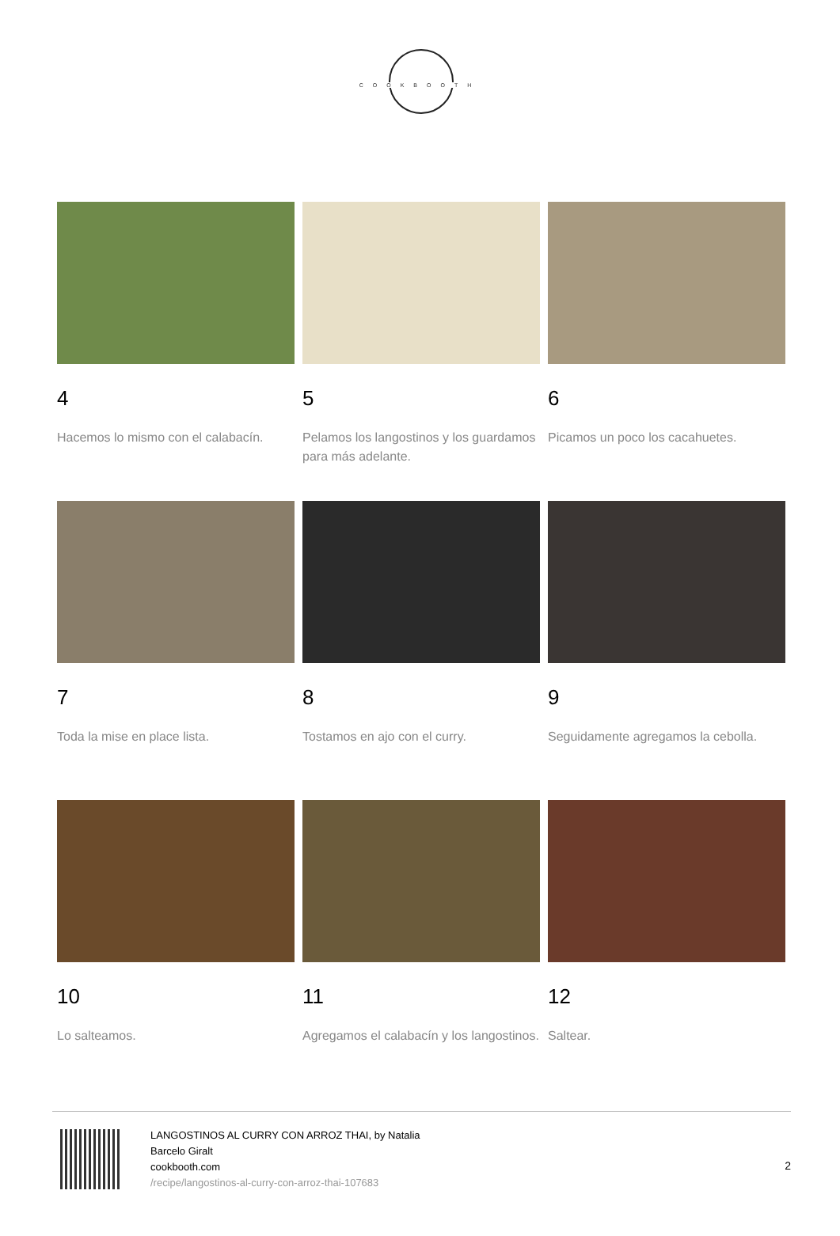COOKBOOTH
4
Hacemos lo mismo con el calabacín.
5
Pelamos los langostinos y los guardamos para más adelante.
6
Picamos un poco los cacahuetes.
7
Toda la mise en place lista.
8
Tostamos en ajo con el curry.
9
Seguidamente agregamos la cebolla.
10
Lo salteamos.
11
Agregamos el calabacín y los langostinos.
12
Saltear.
LANGOSTINOS AL CURRY CON ARROZ THAI, by Natalia Barcelo Giralt
cookbooth.com
/recipe/langostinos-al-curry-con-arroz-thai-107683
2